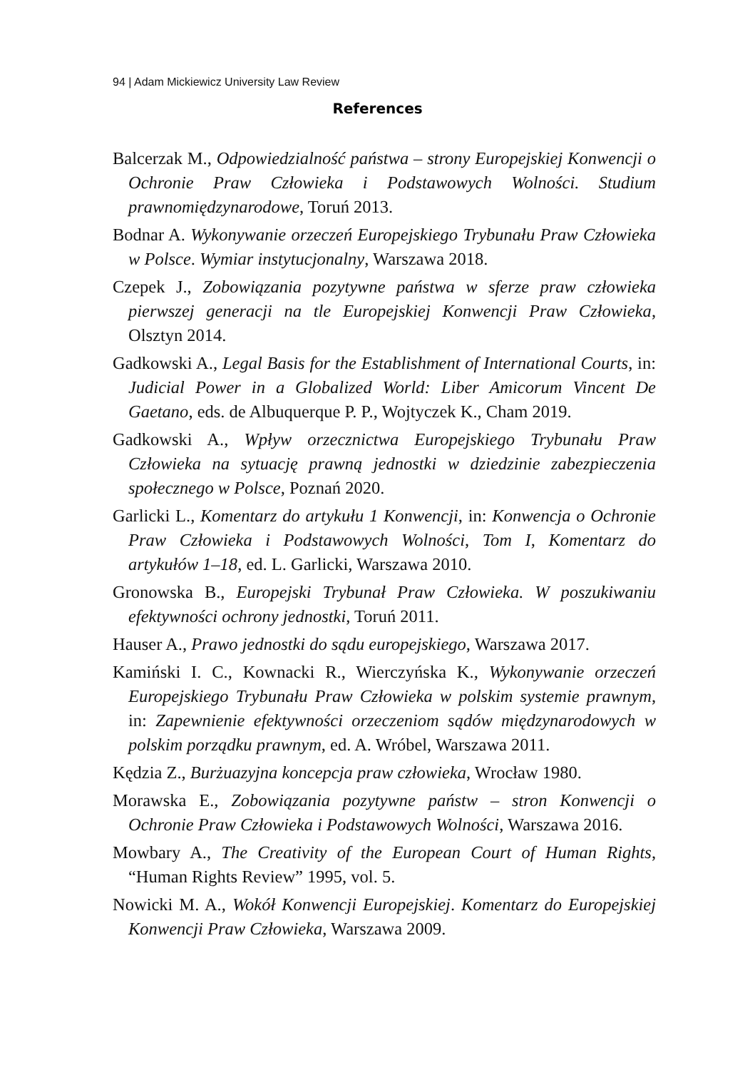94 | Adam Mickiewicz University Law Review
References
Balcerzak M., Odpowiedzialność państwa – strony Europejskiej Konwencji o Ochronie Praw Człowieka i Podstawowych Wolności. Studium prawnomiędzynarodowe, Toruń 2013.
Bodnar A. Wykonywanie orzeczeń Europejskiego Trybunału Praw Człowieka w Polsce. Wymiar instytucjonalny, Warszawa 2018.
Czepek J., Zobowiązania pozytywne państwa w sferze praw człowieka pierwszej generacji na tle Europejskiej Konwencji Praw Człowieka, Olsztyn 2014.
Gadkowski A., Legal Basis for the Establishment of International Courts, in: Judicial Power in a Globalized World: Liber Amicorum Vincent De Gaetano, eds. de Albuquerque P. P., Wojtyczek K., Cham 2019.
Gadkowski A., Wpływ orzecznictwa Europejskiego Trybunału Praw Człowieka na sytuację prawną jednostki w dziedzinie zabezpieczenia społecznego w Polsce, Poznań 2020.
Garlicki L., Komentarz do artykułu 1 Konwencji, in: Konwencja o Ochronie Praw Człowieka i Podstawowych Wolności, Tom I, Komentarz do artykułów 1–18, ed. L. Garlicki, Warszawa 2010.
Gronowska B., Europejski Trybunał Praw Człowieka. W poszukiwaniu efektywności ochrony jednostki, Toruń 2011.
Hauser A., Prawo jednostki do sądu europejskiego, Warszawa 2017.
Kamiński I. C., Kownacki R., Wierczyńska K., Wykonywanie orzeczeń Europejskiego Trybunału Praw Człowieka w polskim systemie prawnym, in: Zapewnienie efektywności orzeczeniom sądów międzynarodowych w polskim porządku prawnym, ed. A. Wróbel, Warszawa 2011.
Kędzia Z., Burżuazyjna koncepcja praw człowieka, Wrocław 1980.
Morawska E., Zobowiązania pozytywne państw – stron Konwencji o Ochronie Praw Człowieka i Podstawowych Wolności, Warszawa 2016.
Mowbary A., The Creativity of the European Court of Human Rights, “Human Rights Review” 1995, vol. 5.
Nowicki M. A., Wokół Konwencji Europejskiej. Komentarz do Europejskiej Konwencji Praw Człowieka, Warszawa 2009.